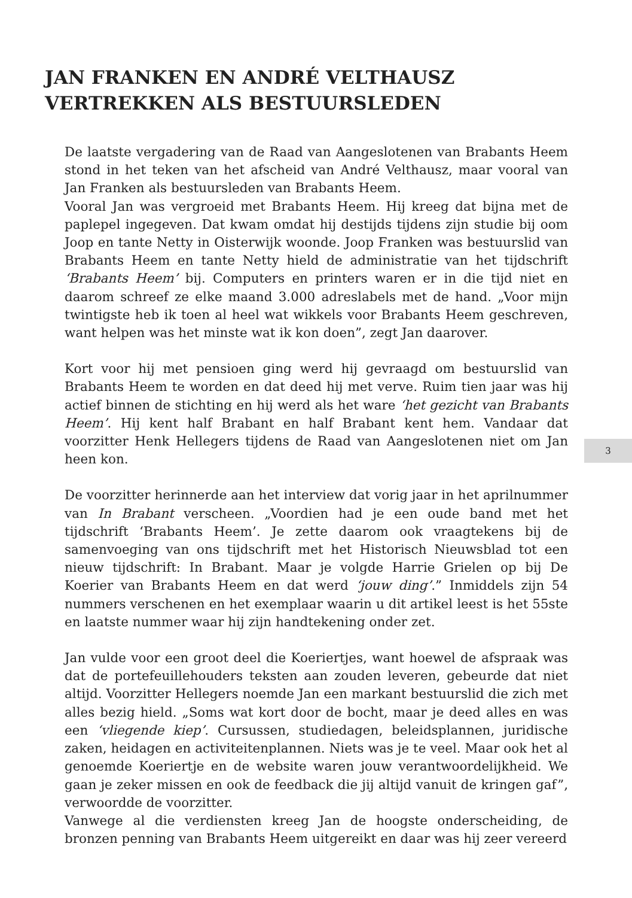JAN FRANKEN EN ANDRÉ VELTHAUSZ VERTREKKEN ALS BESTUURSLEDEN
3
De laatste vergadering van de Raad van Aangeslotenen van Brabants Heem stond in het teken van het afscheid van André Velthausz, maar vooral van Jan Franken als bestuursleden van Brabants Heem.
Vooral Jan was vergroeid met Brabants Heem. Hij kreeg dat bijna met de paplepel ingegeven. Dat kwam omdat hij destijds tijdens zijn studie bij oom Joop en tante Netty in Oisterwijk woonde. Joop Franken was bestuurslid van Brabants Heem en tante Netty hield de administratie van het tijdschrift ‘Brabants Heem’ bij. Computers en printers waren er in die tijd niet en daarom schreef ze elke maand 3.000 adreslabels met de hand. „Voor mijn twintigste heb ik toen al heel wat wikkels voor Brabants Heem geschreven, want helpen was het minste wat ik kon doen”, zegt Jan daarover.
Kort voor hij met pensioen ging werd hij gevraagd om bestuurslid van Brabants Heem te worden en dat deed hij met verve. Ruim tien jaar was hij actief binnen de stichting en hij werd als het ware ‘het gezicht van Brabants Heem’. Hij kent half Brabant en half Brabant kent hem. Vandaar dat voorzitter Henk Hellegers tijdens de Raad van Aangeslotenen niet om Jan heen kon.
De voorzitter herinnerde aan het interview dat vorig jaar in het aprilnummer van In Brabant verscheen. „Voordien had je een oude band met het tijdschrift ‘Brabants Heem’. Je zette daarom ook vraagtekens bij de samenvoeging van ons tijdschrift met het Historisch Nieuwsblad tot een nieuw tijdschrift: In Brabant. Maar je volgde Harrie Grielen op bij De Koerier van Brabants Heem en dat werd ‘jouw ding’.” Inmiddels zijn 54 nummers verschenen en het exemplaar waarin u dit artikel leest is het 55ste en laatste nummer waar hij zijn handtekening onder zet.
Jan vulde voor een groot deel die Koeriertjes, want hoewel de afspraak was dat de portefeuillehouders teksten aan zouden leveren, gebeurde dat niet altijd. Voorzitter Hellegers noemde Jan een markant bestuurslid die zich met alles bezig hield. „Soms wat kort door de bocht, maar je deed alles en was een ‘vliegende kiep’. Cursussen, studiedagen, beleidsplannen, juridische zaken, heidagen en activiteitenplannen. Niets was je te veel. Maar ook het al genoemde Koeriertje en de website waren jouw verantwoordelijkheid. We gaan je zeker missen en ook de feedback die jij altijd vanuit de kringen gaf”, verwoordde de voorzitter.
Vanwege al die verdiensten kreeg Jan de hoogste onderscheiding, de bronzen penning van Brabants Heem uitgereikt en daar was hij zeer vereerd